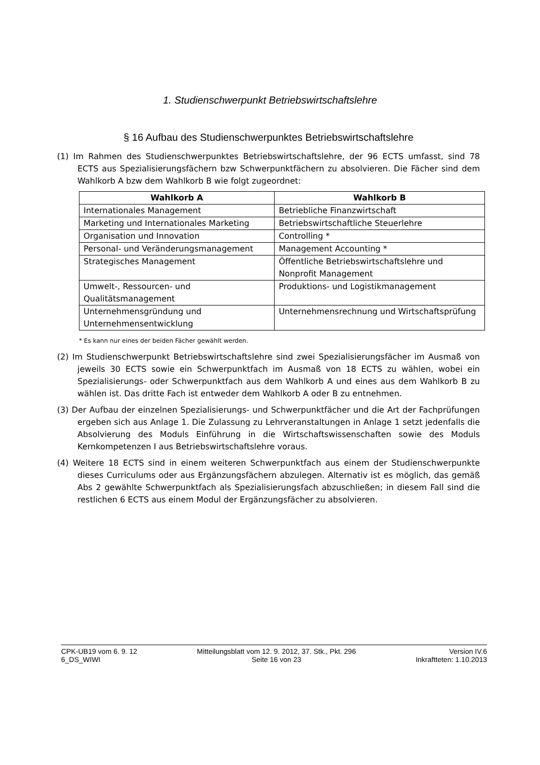1. Studienschwerpunkt Betriebswirtschaftslehre
§ 16 Aufbau des Studienschwerpunktes Betriebswirtschaftslehre
(1) Im Rahmen des Studienschwerpunktes Betriebswirtschaftslehre, der 96 ECTS umfasst, sind 78 ECTS aus Spezialisierungsfächern bzw Schwerpunktfächern zu absolvieren. Die Fächer sind dem Wahlkorb A bzw dem Wahlkorb B wie folgt zugeordnet:
| Wahlkorb A | Wahlkorb B |
| --- | --- |
| Internationales Management | Betriebliche Finanzwirtschaft |
| Marketing und Internationales Marketing | Betriebswirtschaftliche Steuerlehre |
| Organisation und Innovation | Controlling * |
| Personal- und Veränderungsmanagement | Management Accounting * |
| Strategisches Management | Öffentliche Betriebswirtschaftslehre und Nonprofit Management |
| Umwelt-, Ressourcen- und Qualitätsmanagement | Produktions- und Logistikmanagement |
| Unternehmensgründung und Unternehmensentwicklung | Unternehmensrechnung und Wirtschaftsprüfung |
* Es kann nur eines der beiden Fächer gewählt werden.
(2) Im Studienschwerpunkt Betriebswirtschaftslehre sind zwei Spezialisierungsfächer im Ausmaß von jeweils 30 ECTS sowie ein Schwerpunktfach im Ausmaß von 18 ECTS zu wählen, wobei ein Spezialisierungs- oder Schwerpunktfach aus dem Wahlkorb A und eines aus dem Wahlkorb B zu wählen ist. Das dritte Fach ist entweder dem Wahlkorb A oder B zu entnehmen.
(3) Der Aufbau der einzelnen Spezialisierungs- und Schwerpunktfächer und die Art der Fachprüfungen ergeben sich aus Anlage 1. Die Zulassung zu Lehrveranstaltungen in Anlage 1 setzt jedenfalls die Absolvierung des Moduls Einführung in die Wirtschaftswissenschaften sowie des Moduls Kernkompetenzen I aus Betriebswirtschaftslehre voraus.
(4) Weitere 18 ECTS sind in einem weiteren Schwerpunktfach aus einem der Studienschwerpunkte dieses Curriculums oder aus Ergänzungsfächern abzulegen. Alternativ ist es möglich, das gemäß Abs 2 gewählte Schwerpunktfach als Spezialisierungsfach abzuschließen; in diesem Fall sind die restlichen 6 ECTS aus einem Modul der Ergänzungsfächer zu absolvieren.
CPK-UB19 vom 6. 9. 12
6_DS_WIWI
Mitteilungsblatt vom 12. 9. 2012, 37. Stk., Pkt. 296
Seite 16 von 23
Version IV.6
Inkraftteten: 1.10.2013